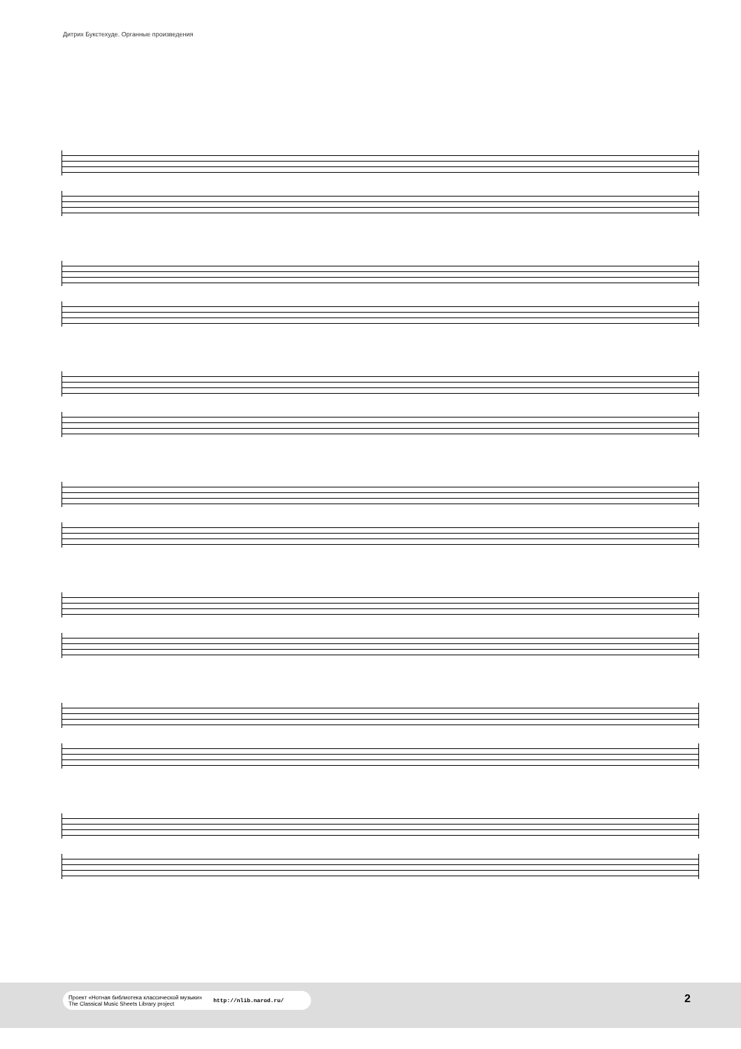Дитрих Букстехуде. Органные произведения
Проект «Нотная библиотека классической музыки»
The Classical Music Sheets Library project http://nlib.narod.ru/
2